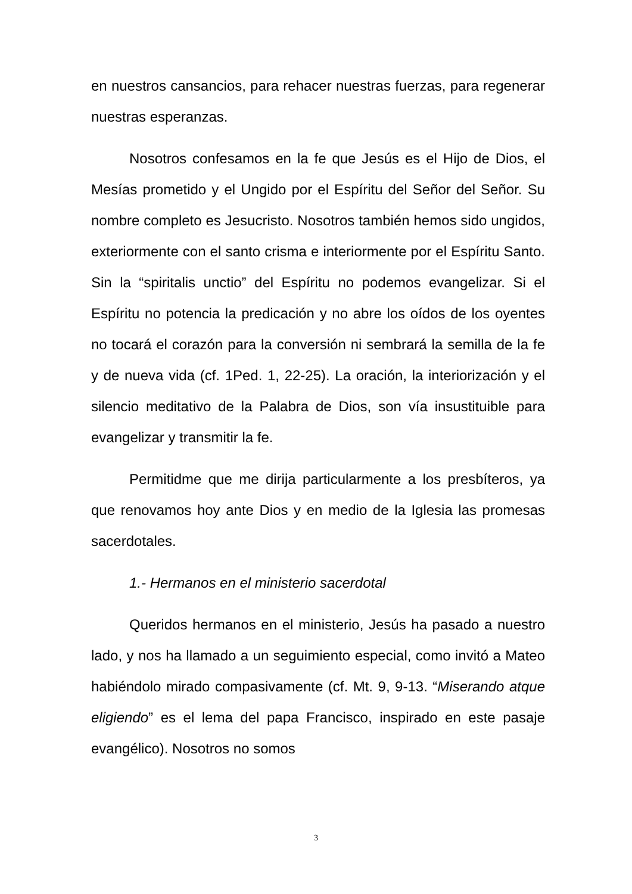en nuestros cansancios, para rehacer nuestras fuerzas, para regenerar nuestras esperanzas.
Nosotros confesamos en la fe que Jesús es el Hijo de Dios, el Mesías prometido y el Ungido por el Espíritu del Señor del Señor. Su nombre completo es Jesucristo. Nosotros también hemos sido ungidos, exteriormente con el santo crisma e interiormente por el Espíritu Santo. Sin la “spiritalis unctio” del Espíritu no podemos evangelizar. Si el Espíritu no potencia la predicación y no abre los oídos de los oyentes no tocará el corazón para la conversión ni sembrará la semilla de la fe y de nueva vida (cf. 1Ped. 1, 22-25). La oración, la interiorización y el silencio meditativo de la Palabra de Dios, son vía insustituible para evangelizar y transmitir la fe.
Permitidme que me dirija particularmente a los presbíteros, ya que renovamos hoy ante Dios y en medio de la Iglesia las promesas sacerdotales.
1.- Hermanos en el ministerio sacerdotal
Queridos hermanos en el ministerio, Jesús ha pasado a nuestro lado, y nos ha llamado a un seguimiento especial, como invitó a Mateo habiéndolo mirado compasivamente (cf. Mt. 9, 9-13. “Miserando atque eligiendo” es el lema del papa Francisco, inspirado en este pasaje evangélico). Nosotros no somos
3